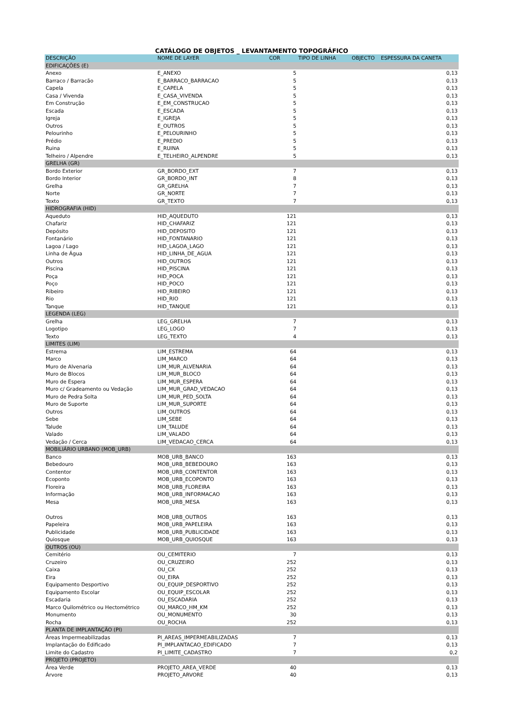CATÁLOGO DE OBJETOS _ LEVANTAMENTO TOPOGRÁFICO
| DESCRIÇÃO | NOME DE LAYER | COR | TIPO DE LINHA | OBJECTO | ESPESSURA DA CANETA |
| --- | --- | --- | --- | --- | --- |
| EDIFICAÇÕES (E) | | | | | |
| Anexo | E_ANEXO | 5 | | | 0,13 |
| Barraco / Barracão | E_BARRACO_BARRACAO | 5 | | | 0,13 |
| Capela | E_CAPELA | 5 | | | 0,13 |
| Casa / Vivenda | E_CASA_VIVENDA | 5 | | | 0,13 |
| Em Construção | E_EM_CONSTRUCAO | 5 | | | 0,13 |
| Escada | E_ESCADA | 5 | | | 0,13 |
| Igreja | E_IGREJA | 5 | | | 0,13 |
| Outros | E_OUTROS | 5 | | | 0,13 |
| Pelourinho | E_PELOURINHO | 5 | | | 0,13 |
| Prédio | E_PREDIO | 5 | | | 0,13 |
| Ruina | E_RUINA | 5 | | | 0,13 |
| Telheiro / Alpendre | E_TELHEIRO_ALPENDRE | 5 | | | 0,13 |
| GRELHA (GR) | | | | | |
| Bordo Exterior | GR_BORDO_EXT | 7 | | | 0,13 |
| Bordo Interior | GR_BORDO_INT | 8 | | | 0,13 |
| Grelha | GR_GRELHA | 7 | | | 0,13 |
| Norte | GR_NORTE | 7 | | | 0,13 |
| Texto | GR_TEXTO | 7 | | | 0,13 |
| HIDROGRAFIA (HID) | | | | | |
| Aqueduto | HID_AQUEDUTO | 121 | | | 0,13 |
| Chafariz | HID_CHAFARIZ | 121 | | | 0,13 |
| Depósito | HID_DEPOSITO | 121 | | | 0,13 |
| Fontanário | HID_FONTANARIO | 121 | | | 0,13 |
| Lagoa / Lago | HID_LAGOA_LAGO | 121 | | | 0,13 |
| Linha de Água | HID_LINHA_DE_AGUA | 121 | | | 0,13 |
| Outros | HID_OUTROS | 121 | | | 0,13 |
| Piscina | HID_PISCINA | 121 | | | 0,13 |
| Poça | HID_POCA | 121 | | | 0,13 |
| Poço | HID_POCO | 121 | | | 0,13 |
| Ribeiro | HID_RIBEIRO | 121 | | | 0,13 |
| Rio | HID_RIO | 121 | | | 0,13 |
| Tanque | HID_TANQUE | 121 | | | 0,13 |
| LEGENDA (LEG) | | | | | |
| Grelha | LEG_GRELHA | 7 | | | 0,13 |
| Logotipo | LEG_LOGO | 7 | | | 0,13 |
| Texto | LEG_TEXTO | 4 | | | 0,13 |
| LIMITES (LIM) | | | | | |
| Estrema | LIM_ESTREMA | 64 | | | 0,13 |
| Marco | LIM_MARCO | 64 | | | 0,13 |
| Muro de Alvenaria | LIM_MUR_ALVENARIA | 64 | | | 0,13 |
| Muro de Blocos | LIM_MUR_BLOCO | 64 | | | 0,13 |
| Muro de Espera | LIM_MUR_ESPERA | 64 | | | 0,13 |
| Muro c/ Gradeamento ou Vedação | LIM_MUR_GRAD_VEDACAO | 64 | | | 0,13 |
| Muro de Pedra Solta | LIM_MUR_PED_SOLTA | 64 | | | 0,13 |
| Muro de Suporte | LIM_MUR_SUPORTE | 64 | | | 0,13 |
| Outros | LIM_OUTROS | 64 | | | 0,13 |
| Sebe | LIM_SEBE | 64 | | | 0,13 |
| Talude | LIM_TALUDE | 64 | | | 0,13 |
| Valado | LIM_VALADO | 64 | | | 0,13 |
| Vedação / Cerca | LIM_VEDACAO_CERCA | 64 | | | 0,13 |
| MOBILIÁRIO URBANO (MOB_URB) | | | | | |
| Banco | MOB_URB_BANCO | 163 | | | 0,13 |
| Bebedouro | MOB_URB_BEBEDOURO | 163 | | | 0,13 |
| Contentor | MOB_URB_CONTENTOR | 163 | | | 0,13 |
| Ecoponto | MOB_URB_ECOPONTO | 163 | | | 0,13 |
| Floreira | MOB_URB_FLOREIRA | 163 | | | 0,13 |
| Informação | MOB_URB_INFORMACAO | 163 | | | 0,13 |
| Mesa | MOB_URB_MESA | 163 | | | 0,13 |
| Outros | MOB_URB_OUTROS | 163 | | | 0,13 |
| Papeleira | MOB_URB_PAPELEIRA | 163 | | | 0,13 |
| Publicidade | MOB_URB_PUBLICIDADE | 163 | | | 0,13 |
| Quiosque | MOB_URB_QUIOSQUE | 163 | | | 0,13 |
| OUTROS (OU) | | | | | |
| Cemitério | OU_CEMITERIO | 7 | | | 0,13 |
| Cruzeiro | OU_CRUZEIRO | 252 | | | 0,13 |
| Caixa | OU_CX | 252 | | | 0,13 |
| Eira | OU_EIRA | 252 | | | 0,13 |
| Equipamento Desportivo | OU_EQUIP_DESPORTIVO | 252 | | | 0,13 |
| Equipamento Escolar | OU_EQUIP_ESCOLAR | 252 | | | 0,13 |
| Escadaria | OU_ESCADARIA | 252 | | | 0,13 |
| Marco Quilométrico ou Hectométrico | OU_MARCO_HM_KM | 252 | | | 0,13 |
| Monumento | OU_MONUMENTO | 30 | | | 0,13 |
| Rocha | OU_ROCHA | 252 | | | 0,13 |
| PLANTA DE IMPLANTAÇÃO (PI) | | | | | |
| Áreas Impermeabilizadas | PI_AREAS_IMPERMEABILIZADAS | 7 | | | 0,13 |
| Implantação do Edificado | PI_IMPLANTACAO_EDIFICADO | 7 | | | 0,13 |
| Limite do Cadastro | PI_LIMITE_CADASTRO | 7 | | | 0,2 |
| PROJETO (PROJETO) | | | | | |
| Área Verde | PROJETO_AREA_VERDE | 40 | | | 0,13 |
| Árvore | PROJETO_ARVORE | 40 | | | 0,13 |